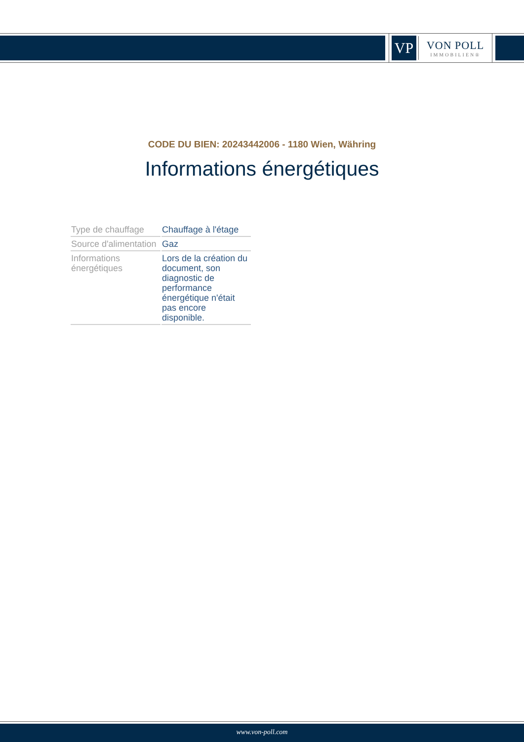VP
VON POLL
IMMOBILIEN®
CODE DU BIEN: 20243442006 - 1180 Wien, Währing
Informations énergétiques
| Type de chauffage | Chauffage à l'étage |
| Source d'alimentation | Gaz |
| Informations énergétiques | Lors de la création du document, son diagnostic de performance énergétique n'était pas encore disponible. |
www.von-poll.com